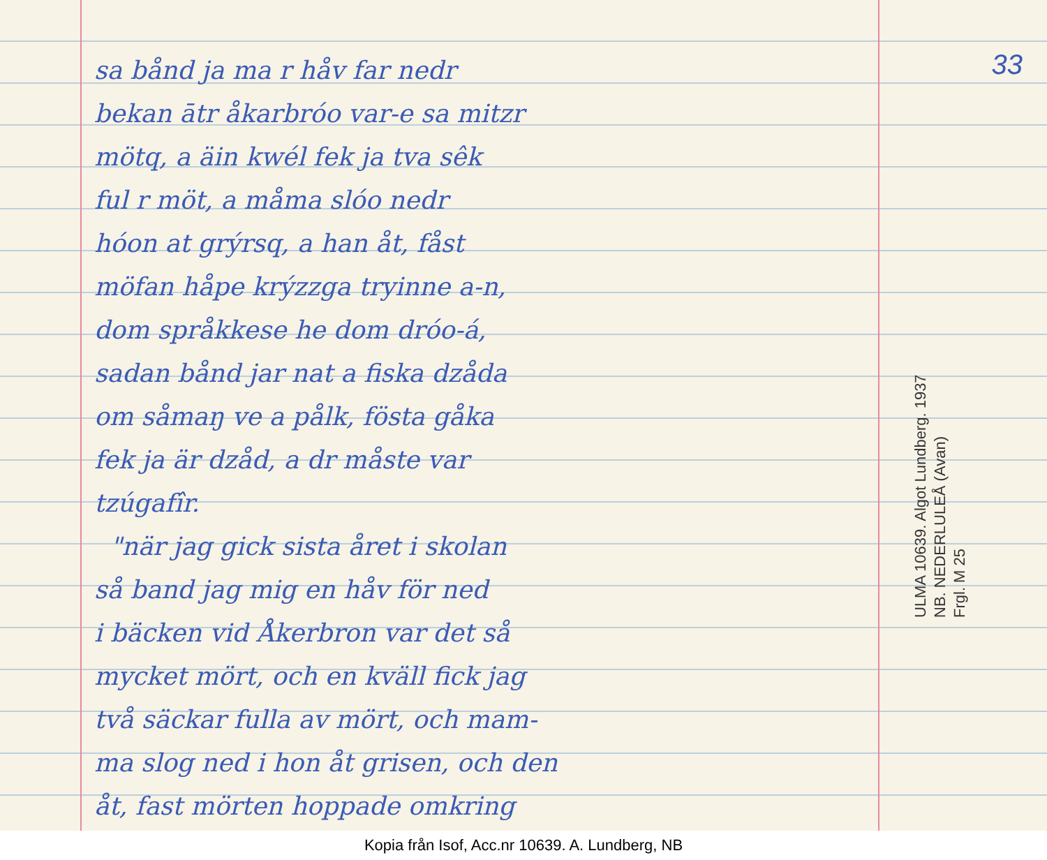sa bånd ja ma r håv far nedr
bekan ātr åkarbróo var-e sa mitzr
mötq, a äin kwél fek ja tva sêk
ful r möt, a måma slóo nedr
hóon at grýrsq, a han åt, fåst
möfan håpe krýzzga tryinne a-n,
dom språkkese he dom dróo-á,
sadan bånd jar nat a fiska dzåda
om såmaŋ ve a pålk, fösta gåka
fek ja är dzåd, a dr måste var
tzúgafîr.
"när jag gick sista året i skolan
så band jag mig en håv för ned
i bäcken vid Åkerbron var det så
mycket mört, och en kväll fick jag
två säckar fulla av mört, och mam-
ma slog ned i hon åt grisen, och den
åt, fast mörten hoppade omkring
33
ULMA 10639. Algot Lundberg. 1937
NB. NEDERLULEÅ (Avan)
Frgl. M 25
Kopia från Isof, Acc.nr 10639. A. Lundberg, NB